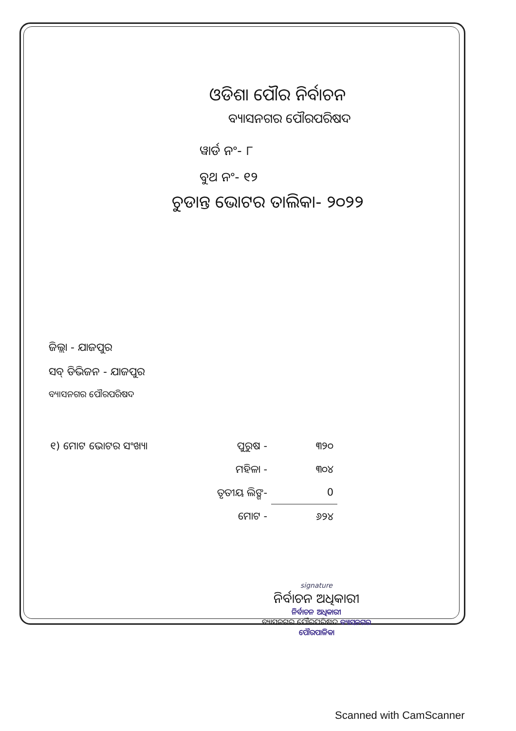ଓଡିଶା ପୌର ନିର୍ବାଚନ
ବ୍ୟାସନଗର ପୌରପରିଷଦ
ୱାର୍ଡ ନଂ- ୮
ବୁଥ ନଂ- ୧୨
ଚୁଡାନ୍ତ ଭୋଟର ତାଲିକା- ୨୦୨୨
ଜିଲ୍ଲା - ଯାଜପୁର
ସବ୍ ଡିଭିଜନ - ଯାଜପୁର
ବ୍ୟାସନଗର ପୌରପରିଷଦ
| ୧) ମୋଟ ଭୋଟର ସଂଖ୍ୟା | ପୁରୁଷ - | ୩୨୦ |
| | ମହିଳା - | ୩୦୪ |
| | ତୃତୀୟ ଲିଙ୍ଗ- | 0 |
| | ମୋଟ - | ୬୨୪ |
signature
ନିର୍ବାଚନ ଅଧିକାରୀ
ନିର୍ବାଚନ ଅଧିକାରୀ
ବ୍ୟାସନଗର ପୌରପରିଷଦ ବ୍ୟାସନଗର ପୌରପାଳିକା
Scanned with CamScanner